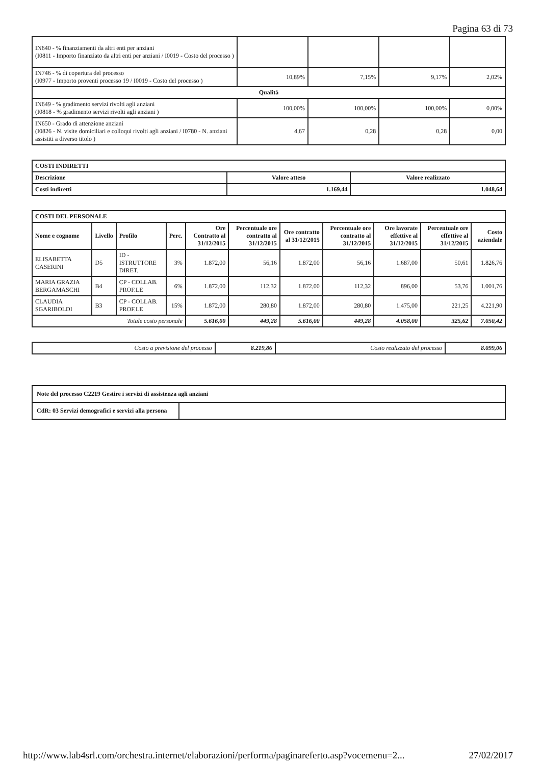Pagina 63 di 73
| IN640 - % finanziamenti da altri enti per anziani (I0811 - Importo finanziato da altri enti per anziani / I0019 - Costo del processo ) | | | | |
| IN746 - % di copertura del processo (I0977 - Importo proventi processo 19 / I0019 - Costo del processo ) | 10,89% | 7,15% | 9,17% | 2,02% |
| Qualità | | | | |
| IN649 - % gradimento servizi rivolti agli anziani (I0818 - % gradimento servizi rivolti agli anziani ) | 100,00% | 100,00% | 100,00% | 0,00% |
| IN650 - Grado di attenzione anziani (I0826 - N. visite domiciliari e colloqui rivolti agli anziani / I0780 - N. anziani assistiti a diverso titolo ) | 4,67 | 0,28 | 0,28 | 0,00 |
| COSTI INDIRETTI | | |
| Descrizione | Valore atteso | Valore realizzato |
| Costi indiretti | 1.169,44 | 1.048,64 |
| COSTI DEL PERSONALE | | | | | | | | | | |
| Nome e cognome | Livello | Profilo | Perc. | Ore Contratto al 31/12/2015 | Percentuale ore contratto al 31/12/2015 | Ore contratto al 31/12/2015 | Percentuale ore contratto al 31/12/2015 | Ore lavorate effettive al 31/12/2015 | Percentuale ore effettive al 31/12/2015 | Costo aziendale |
| ELISABETTA CASERINI | D5 | ID - ISTRUTTORE DIRET. | 3% | 1.872,00 | 56,16 | 1.872,00 | 56,16 | 1.687,00 | 50,61 | 1.826,76 |
| MARIA GRAZIA BERGAMASCHI | B4 | CP - COLLAB. PROF.LE | 6% | 1.872,00 | 112,32 | 1.872,00 | 112,32 | 896,00 | 53,76 | 1.001,76 |
| CLAUDIA SGARIBOLDI | B3 | CP - COLLAB. PROF.LE | 15% | 1.872,00 | 280,80 | 1.872,00 | 280,80 | 1.475,00 | 221,25 | 4.221,90 |
| Totale costo personale | | | | 5.616,00 | 449,28 | 5.616,00 | 449,28 | 4.058,00 | 325,62 | 7.050,42 |
| Costo a previsione del processo | 8.219,86 | Costo realizzato del processo | 8.099,06 |
| Note del processo C2219 Gestire i servizi di assistenza agli anziani | |
| CdR: 03 Servizi demografici e servizi alla persona | |
http://www.lab4srl.com/orchestra.internet/elaborazioni/performa/paginareferto.asp?vocemenu=2... 27/02/2017